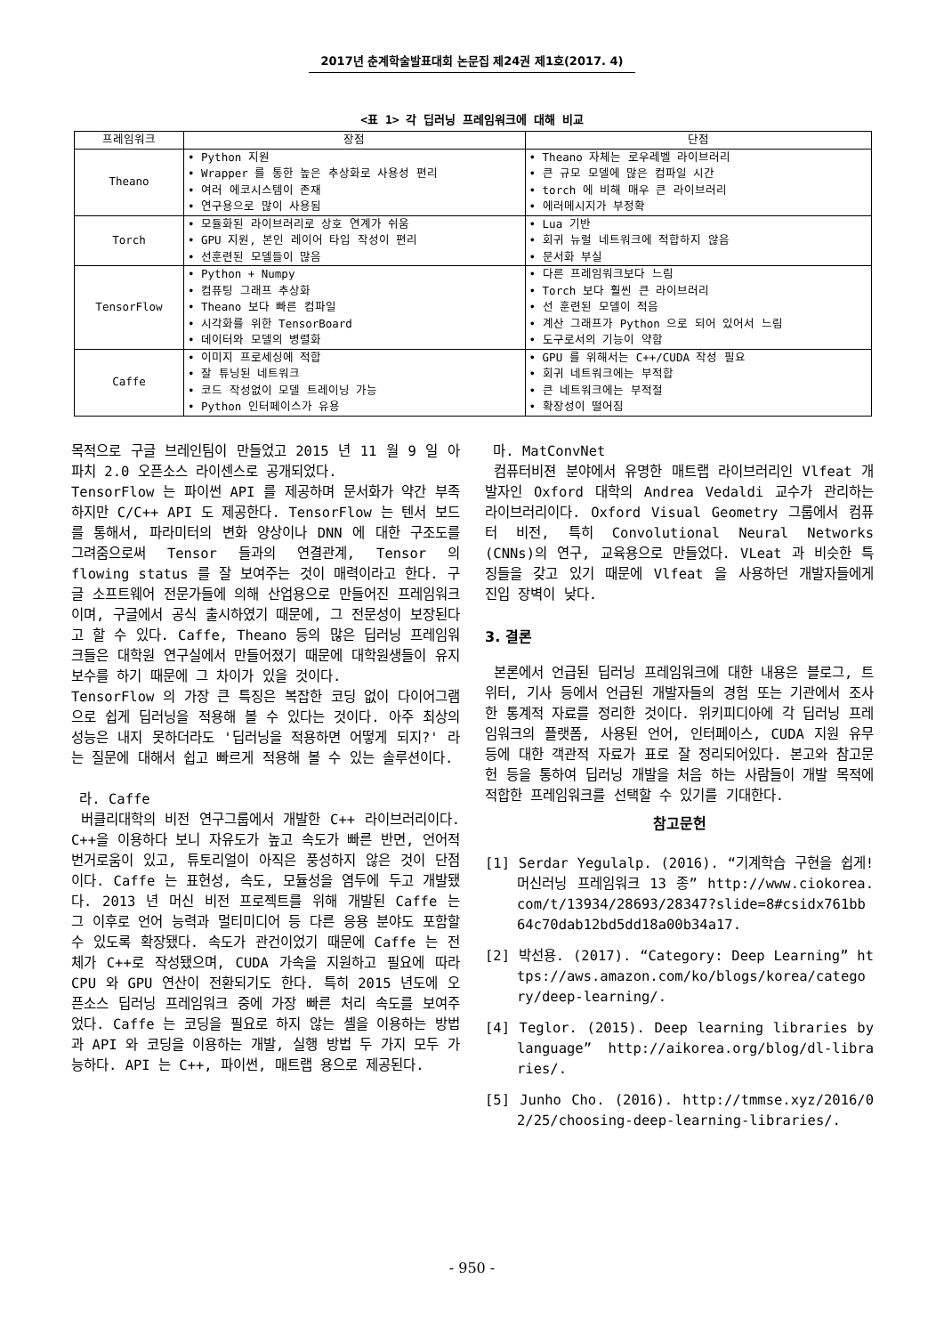2017년 춘계학술발표대회 논문집 제24권 제1호(2017. 4)
<표 1> 각 딥러닝 프레임워크에 대해 비교
| 프레임워크 | 장점 | 단점 |
| --- | --- | --- |
| Theano | • Python 지원 • Wrapper 를 통한 높은 추상화로 사용성 편리 • 여러 에코시스템이 존재 • 연구용으로 많이 사용됨 | • Theano 자체는 로우레벨 라이브러리 • 큰 규모 모델에 많은 컴파일 시간 • torch 에 비해 매우 큰 라이브러리 • 에러메시지가 부정확 |
| Torch | • 모듈화된 라이브러리로 상호 연계가 쉬움 • GPU 지원, 본인 레이어 타입 작성이 편리 • 선훈련된 모델들이 많음 | • Lua 기반 • 회귀 뉴럴 네트워크에 적합하지 않음 • 문서화 부실 |
| TensorFlow | • Python + Numpy • 컴퓨팅 그래프 추상화 • Theano 보다 빠른 컴파일 • 시각화를 위한 TensorBoard • 데이터와 모델의 병렬화 | • 다른 프레임워크보다 느림 • Torch 보다 훨씬 큰 라이브러리 • 선 훈련된 모델이 적음 • 계산 그래프가 Python 으로 되어 있어서 느림 • 도구로서의 기능이 약함 |
| Caffe | • 이미지 프로세싱에 적합 • 잘 튜닝된 네트워크 • 코드 작성없이 모델 트레이닝 가능 • Python 인터페이스가 유용 | • GPU 를 위해서는 C++/CUDA 작성 필요 • 회귀 네트워크에는 부적합 • 큰 네트워크에는 부적절 • 확장성이 떨어짐 |
목적으로 구글 브레인팀이 만들었고 2015 년 11 월 9 일 아파치 2.0 오픈소스 라이센스로 공개되었다.
TensorFlow 는 파이썬 API 를 제공하며 문서화가 약간 부족하지만 C/C++ API 도 제공한다. TensorFlow 는 텐서 보드를 통해서, 파라미터의 변화 양상이나 DNN 에 대한 구조도를 그려줌으로써 Tensor 들과의 연결관계, Tensor 의 flowing status 를 잘 보여주는 것이 매력이라고 한다. 구글 소프트웨어 전문가들에 의해 산업용으로 만들어진 프레임워크이며, 구글에서 공식 출시하였기 때문에, 그 전문성이 보장된다고 할 수 있다. Caffe, Theano 등의 많은 딥러닝 프레임워크들은 대학원 연구실에서 만들어졌기 때문에 대학원생들이 유지보수를 하기 때문에 그 차이가 있을 것이다.
TensorFlow 의 가장 큰 특징은 복잡한 코딩 없이 다이어그램으로 쉽게 딥러닝을 적용해 볼 수 있다는 것이다. 아주 최상의 성능은 내지 못하더라도 '딥러닝을 적용하면 어떻게 되지?' 라는 질문에 대해서 쉽고 빠르게 적용해 볼 수 있는 솔루션이다.
라. Caffe
버클리대학의 비전 연구그룹에서 개발한 C++ 라이브러리이다. C++을 이용하다 보니 자유도가 높고 속도가 빠른 반면, 언어적 번거로움이 있고, 튜토리얼이 아직은 풍성하지 않은 것이 단점이다. Caffe 는 표현성, 속도, 모듈성을 염두에 두고 개발됐다. 2013 년 머신 비전 프로젝트를 위해 개발된 Caffe 는 그 이후로 언어 능력과 멀티미디어 등 다른 응용 분야도 포함할 수 있도록 확장됐다. 속도가 관건이었기 때문에 Caffe 는 전체가 C++로 작성됐으며, CUDA 가속을 지원하고 필요에 따라 CPU 와 GPU 연산이 전환되기도 한다. 특히 2015 년도에 오픈소스 딥러닝 프레임워크 중에 가장 빠른 처리 속도를 보여주었다. Caffe 는 코딩을 필요로 하지 않는 셸을 이용하는 방법과 API 와 코딩을 이용하는 개발, 실행 방법 두 가지 모두 가능하다. API 는 C++, 파이썬, 매트랩 용으로 제공된다.
마. MatConvNet
컴퓨터비젼 분야에서 유명한 매트랩 라이브러리인 Vlfeat 개발자인 Oxford 대학의 Andrea Vedaldi 교수가 관리하는 라이브러리이다. Oxford Visual Geometry 그룹에서 컴퓨터 비전, 특히 Convolutional Neural Networks (CNNs)의 연구, 교육용으로 만들었다. VLeat 과 비슷한 특징들을 갖고 있기 때문에 Vlfeat 을 사용하던 개발자들에게 진입 장벽이 낮다.
3. 결론
본론에서 언급된 딥러닝 프레임워크에 대한 내용은 블로그, 트위터, 기사 등에서 언급된 개발자들의 경험 또는 기관에서 조사한 통계적 자료를 정리한 것이다. 위키피디아에 각 딥러닝 프레임워크의 플랫폼, 사용된 언어, 인터페이스, CUDA 지원 유무 등에 대한 객관적 자료가 표로 잘 정리되어있다. 본고와 참고문헌 등을 통하여 딥러닝 개발을 처음 하는 사람들이 개발 목적에 적합한 프레임워크를 선택할 수 있기를 기대한다.
참고문헌
[1] Serdar Yegulalp. (2016). “기계학습 구현을 쉽게! 머신러닝 프레임워크 13 종” http://www.ciokorea.com/t/13934/28693/28347?slide=8#csidx761bb64c70dab12bd5dd18a00b34a17.
[2] 박선용. (2017). “Category: Deep Learning” https://aws.amazon.com/ko/blogs/korea/category/deep-learning/.
[4] Teglor. (2015). Deep learning libraries by language” http://aikorea.org/blog/dl-libraries/.
[5] Junho Cho. (2016). http://tmmse.xyz/2016/02/25/choosing-deep-learning-libraries/.
- 950 -